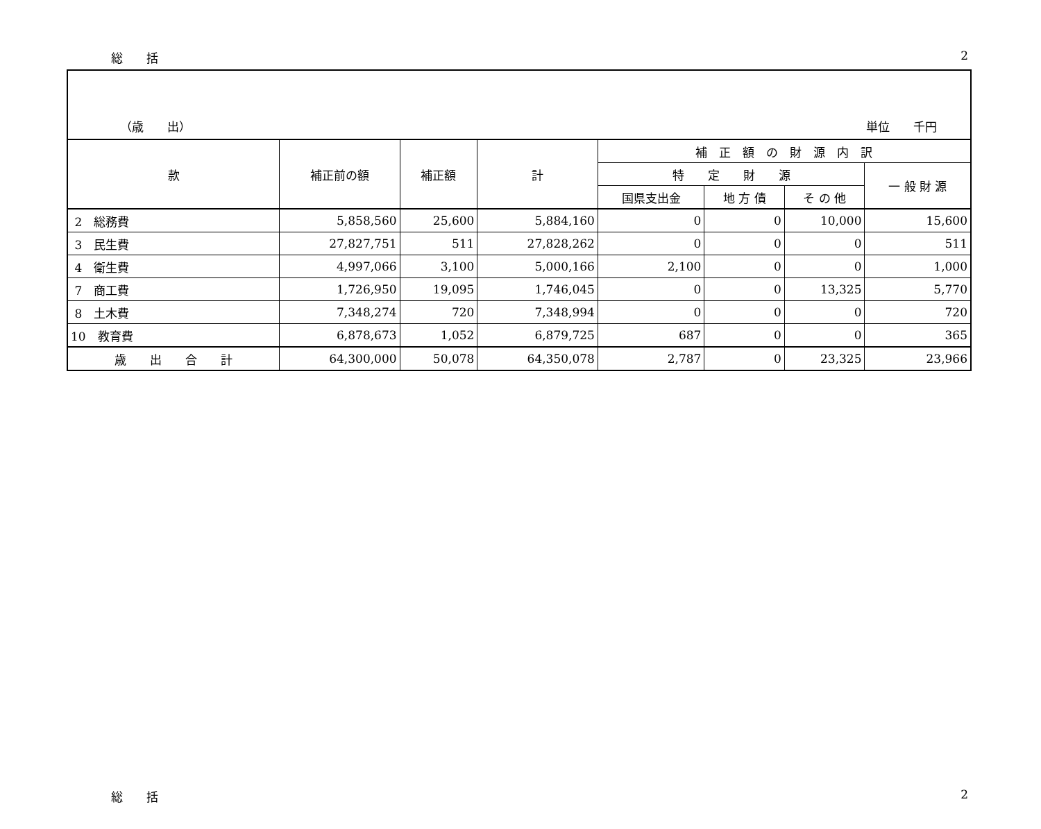総　　括 2
（歳　　出） 単位　　千円
| 款 | 補正前の額 | 補正額 | 計 | 補 正 額 の 財 源 内 訳 | | | |
| --- | --- | --- | --- | --- | --- | --- | --- |
| | | | | 特 定 財 源 | | | 一 般 財 源 |
| | | | | 国県支出金 | 地 方 債 | そ の 他 | |
| 2 総務費 | 5,858,560 | 25,600 | 5,884,160 | 0 | 0 | 10,000 | 15,600 |
| 3 民生費 | 27,827,751 | 511 | 27,828,262 | 0 | 0 | 0 | 511 |
| 4 衛生費 | 4,997,066 | 3,100 | 5,000,166 | 2,100 | 0 | 0 | 1,000 |
| 7 商工費 | 1,726,950 | 19,095 | 1,746,045 | 0 | 0 | 13,325 | 5,770 |
| 8 土木費 | 7,348,274 | 720 | 7,348,994 | 0 | 0 | 0 | 720 |
| 10 教育費 | 6,878,673 | 1,052 | 6,879,725 | 687 | 0 | 0 | 365 |
| 歳 出 合 計 | 64,300,000 | 50,078 | 64,350,078 | 2,787 | 0 | 23,325 | 23,966 |
総　　括 2